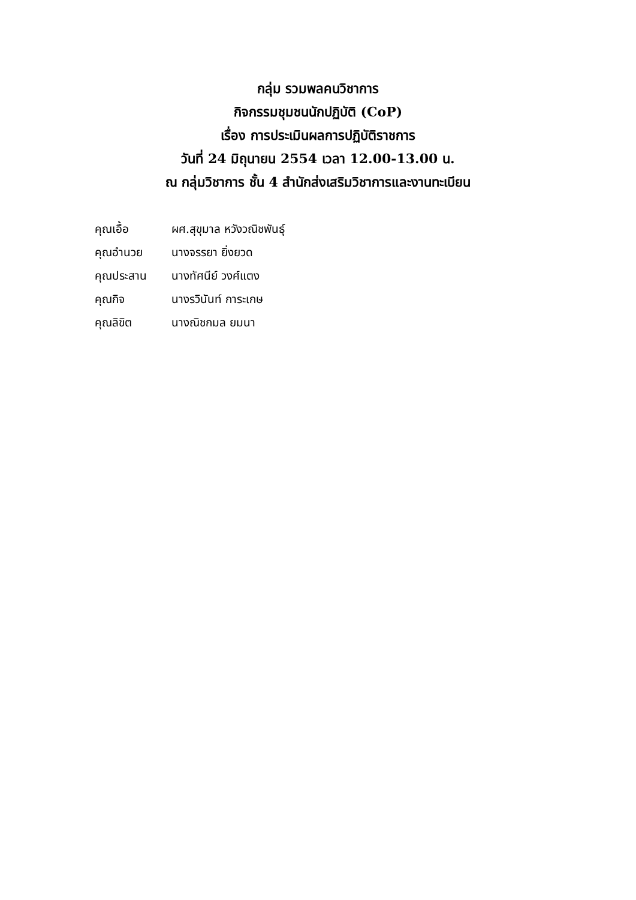กลุ่ม รวมพลคนวิชาการ
กิจกรรมชุมชนนักปฏิบัติ (CoP)
เรื่อง การประเมินผลการปฏิบัติราชการ
วันที่ 24 มิถุนายน 2554 เวลา 12.00-13.00 น.
ณ กลุ่มวิชาการ ชั้น 4 สำนักส่งเสริมวิชาการและงานทะเบียน
คุณเอื้อ ผศ.สุขุมาล หวังวณิชพันธุ์
คุณอำนวย นางจรรยา ยิ่งยวด
คุณประสาน นางทัศนีย์ วงศ์แตง
คุณกิจ นางรวินันท์ การะเกษ
คุณลิขิต นางณิชกมล ยมนา